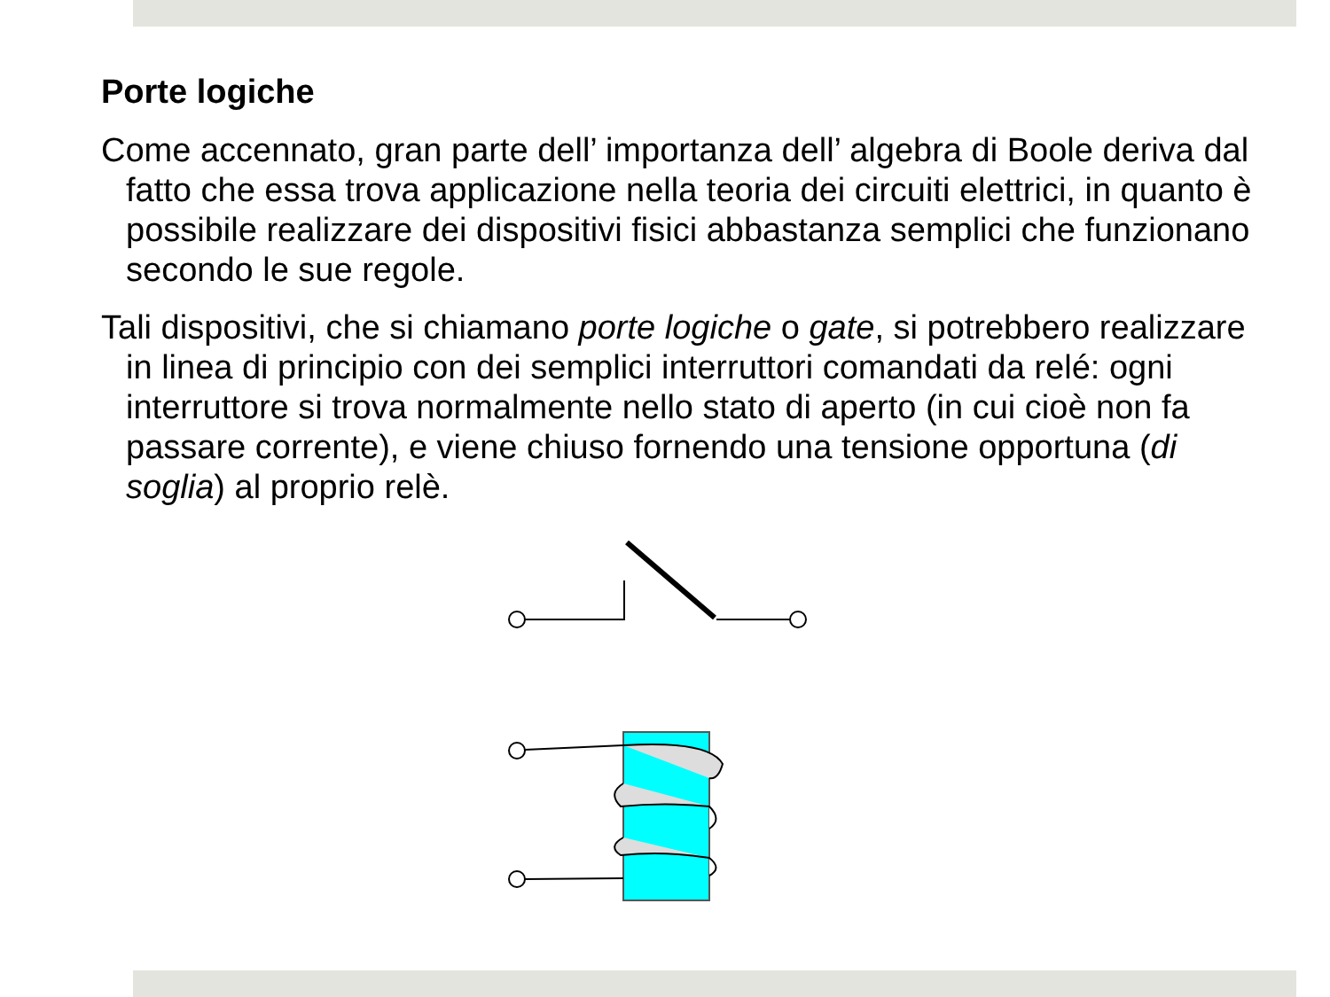Porte logiche
Come accennato, gran parte dell’ importanza dell’ algebra di Boole deriva dal fatto che essa trova applicazione nella teoria dei circuiti elettrici, in quanto è possibile realizzare dei dispositivi fisici abbastanza semplici che funzionano secondo le sue regole.
Tali dispositivi, che si chiamano porte logiche o gate, si potrebbero realizzare in linea di principio con dei semplici interruttori comandati da relé: ogni interruttore si trova normalmente nello stato di aperto (in cui cioè non fa passare corrente), e viene chiuso fornendo una tensione opportuna (di soglia) al proprio relè.